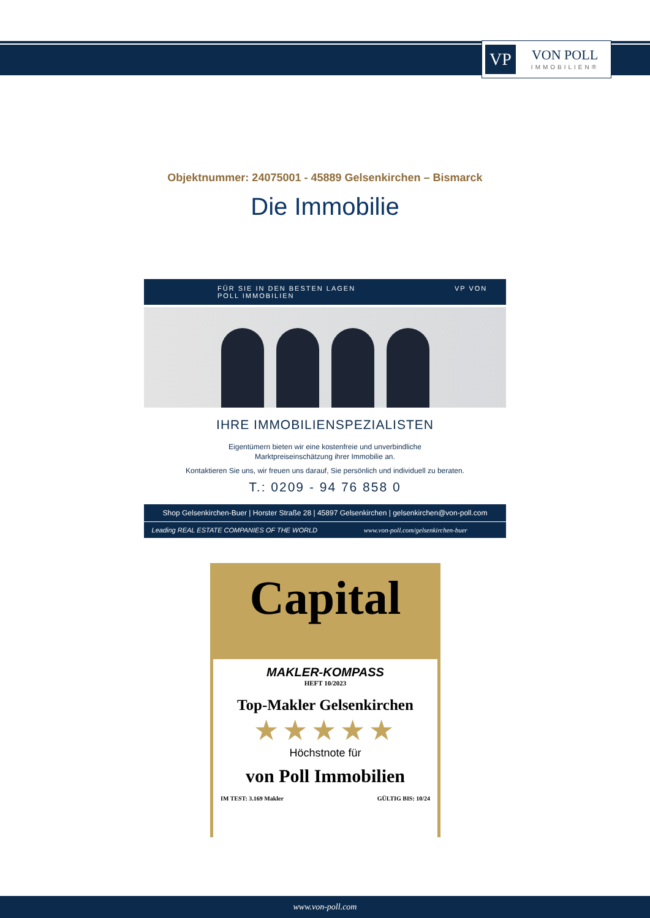VP
VON POLL
IMMOBILIEN®
Objektnummer: 24075001 - 45889 Gelsenkirchen – Bismarck
Die Immobilie
FÜR SIE IN DEN BESTEN LAGEN VP VON POLL IMMOBILIEN
IHRE IMMOBILIENSPEZIALISTEN
Eigentümern bieten wir eine kostenfreie und unverbindliche
Marktpreiseinschätzung ihrer Immobilie an.
Kontaktieren Sie uns, wir freuen uns darauf, Sie persönlich und individuell zu beraten.
T.: 0209 - 94 76 858 0
Shop Gelsenkirchen-Buer | Horster Straße 28 | 45897 Gelsenkirchen | gelsenkirchen@von-poll.com
Leading REAL ESTATE COMPANIES OF THE WORLD www.von-poll.com/gelsenkirchen-buer
Capital
MAKLER-KOMPASS
HEFT 10/2023
Top-Makler Gelsenkirchen
★★★★★
Höchstnote für
von Poll Immobilien
IM TEST: 3.169 Makler GÜLTIG BIS: 10/24
www.von-poll.com